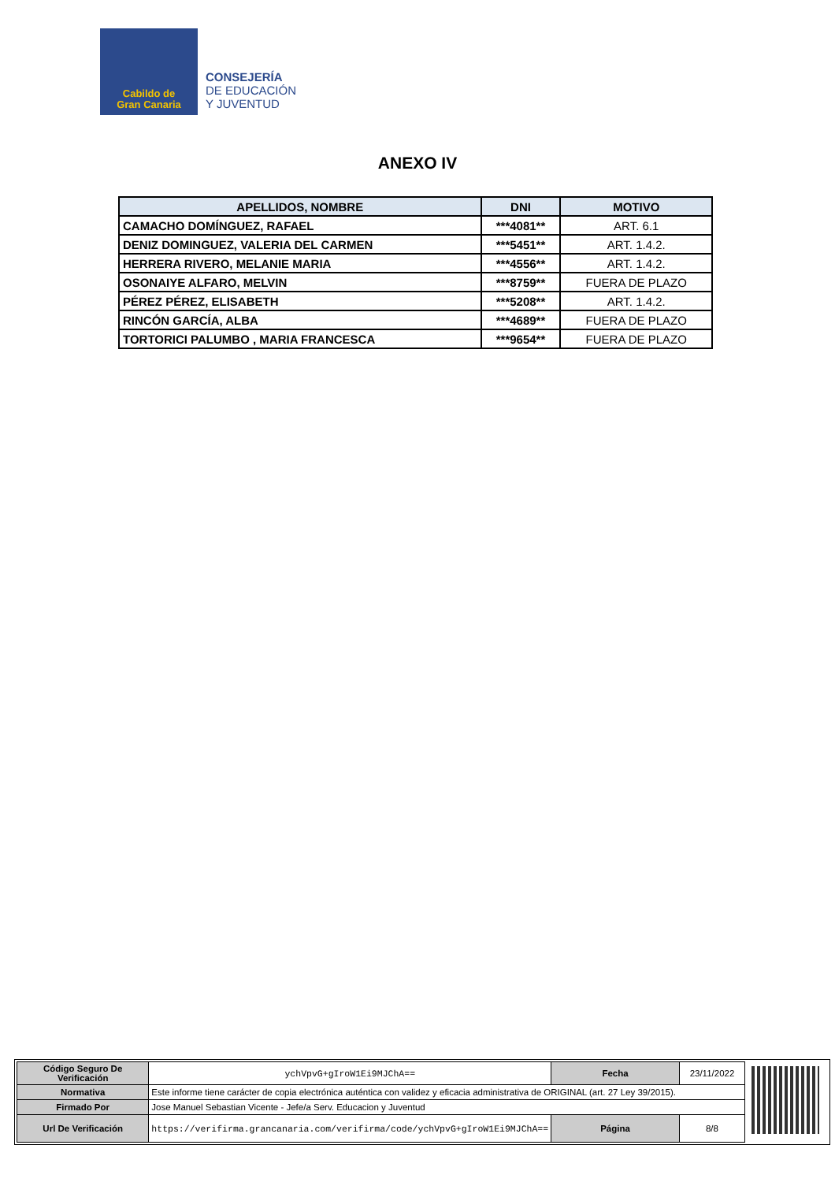Cabildo de
Gran Canaria
CONSEJERÍA
DE EDUCACIÓN
Y JUVENTUD
ANEXO IV
| APELLIDOS, NOMBRE | DNI | MOTIVO |
| --- | --- | --- |
| CAMACHO DOMÍNGUEZ, RAFAEL | ***4081** | ART. 6.1 |
| DENIZ DOMINGUEZ, VALERIA DEL CARMEN | ***5451** | ART. 1.4.2. |
| HERRERA RIVERO, MELANIE MARIA | ***4556** | ART. 1.4.2. |
| OSONAIYE ALFARO, MELVIN | ***8759** | FUERA DE PLAZO |
| PÉREZ PÉREZ, ELISABETH | ***5208** | ART. 1.4.2. |
| RINCÓN GARCÍA, ALBA | ***4689** | FUERA DE PLAZO |
| TORTORICI PALUMBO , MARIA FRANCESCA | ***9654** | FUERA DE PLAZO |
| Código Seguro De Verificación | ychVpvG+gIroW1Ei9MJChA== | Fecha | 23/11/2022 |
| Normativa | Este informe tiene carácter de copia electrónica auténtica con validez y eficacia administrativa de ORIGINAL (art. 27 Ley 39/2015). | | |
| Firmado Por | Jose Manuel Sebastian Vicente - Jefe/a Serv. Educacion y Juventud | | |
| Url De Verificación | https://verifirma.grancanaria.com/verifirma/code/ychVpvG+gIroW1Ei9MJChA== | Página | 8/8 |